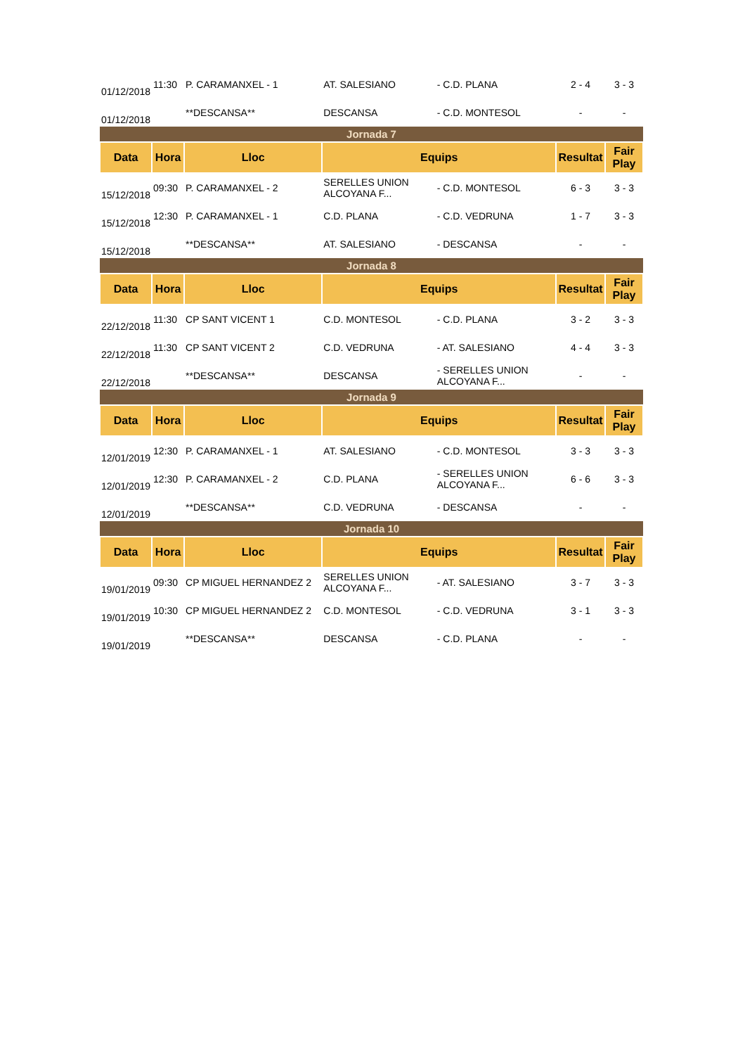| 01/12/2018 | 11:30 | P. CARAMANXEL - 1 | AT. SALESIANO | - C.D. PLANA | 2 - 4 | 3 - 3 |
| 01/12/2018 | | **DESCANSA** | DESCANSA | - C.D. MONTESOL | - | - |
| Jornada 7 | | | | | | |
| Data | Hora | Lloc | Equips | | Resultat | Fair Play |
| 15/12/2018 | 09:30 | P. CARAMANXEL - 2 | SERELLES UNION ALCOYANA F... | - C.D. MONTESOL | 6 - 3 | 3 - 3 |
| 15/12/2018 | 12:30 | P. CARAMANXEL - 1 | C.D. PLANA | - C.D. VEDRUNA | 1 - 7 | 3 - 3 |
| 15/12/2018 | | **DESCANSA** | AT. SALESIANO | - DESCANSA | - | - |
| Jornada 8 | | | | | | |
| Data | Hora | Lloc | Equips | | Resultat | Fair Play |
| 22/12/2018 | 11:30 | CP SANT VICENT 1 | C.D. MONTESOL | - C.D. PLANA | 3 - 2 | 3 - 3 |
| 22/12/2018 | 11:30 | CP SANT VICENT 2 | C.D. VEDRUNA | - AT. SALESIANO | 4 - 4 | 3 - 3 |
| 22/12/2018 | | **DESCANSA** | DESCANSA | - SERELLES UNION ALCOYANA F... | - | - |
| Jornada 9 | | | | | | |
| Data | Hora | Lloc | Equips | | Resultat | Fair Play |
| 12/01/2019 | 12:30 | P. CARAMANXEL - 1 | AT. SALESIANO | - C.D. MONTESOL | 3 - 3 | 3 - 3 |
| 12/01/2019 | 12:30 | P. CARAMANXEL - 2 | C.D. PLANA | - SERELLES UNION ALCOYANA F... | 6 - 6 | 3 - 3 |
| 12/01/2019 | | **DESCANSA** | C.D. VEDRUNA | - DESCANSA | - | - |
| Jornada 10 | | | | | | |
| Data | Hora | Lloc | Equips | | Resultat | Fair Play |
| 19/01/2019 | 09:30 | CP MIGUEL HERNANDEZ 2 | SERELLES UNION ALCOYANA F... | - AT. SALESIANO | 3 - 7 | 3 - 3 |
| 19/01/2019 | 10:30 | CP MIGUEL HERNANDEZ 2 | C.D. MONTESOL | - C.D. VEDRUNA | 3 - 1 | 3 - 3 |
| 19/01/2019 | | **DESCANSA** | DESCANSA | - C.D. PLANA | - | - |